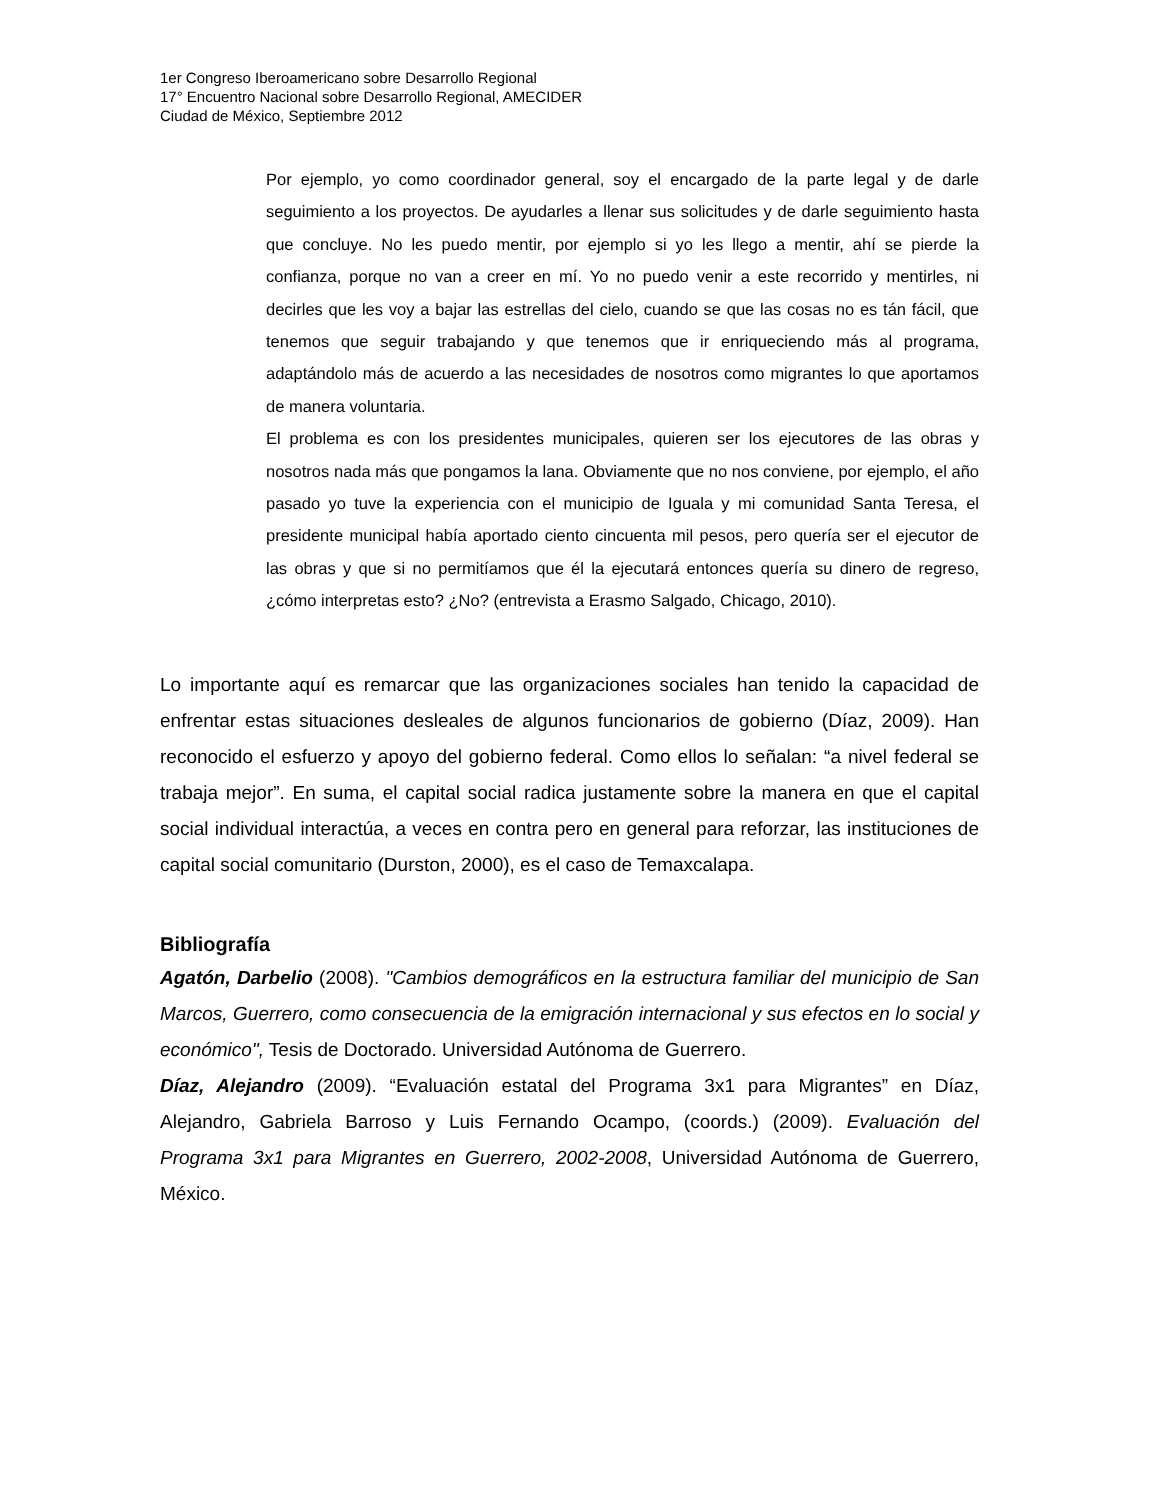1er Congreso Iberoamericano sobre Desarrollo Regional
17° Encuentro Nacional sobre Desarrollo Regional, AMECIDER
Ciudad de México, Septiembre 2012
Por ejemplo, yo como coordinador general, soy el encargado de la parte legal y de darle seguimiento a los proyectos. De ayudarles a llenar sus solicitudes y de darle seguimiento hasta que concluye. No les puedo mentir, por ejemplo si yo les llego a mentir, ahí se pierde la confianza, porque no van a creer en mí. Yo no puedo venir a este recorrido y mentirles, ni decirles que les voy a bajar las estrellas del cielo, cuando se que las cosas no es tán fácil, que tenemos que seguir trabajando y que tenemos que ir enriqueciendo más al programa, adaptándolo más de acuerdo a las necesidades de nosotros como migrantes lo que aportamos de manera voluntaria.
El problema es con los presidentes municipales, quieren ser los ejecutores de las obras y nosotros nada más que pongamos la lana. Obviamente que no nos conviene, por ejemplo, el año pasado yo tuve la experiencia con el municipio de Iguala y mi comunidad Santa Teresa, el presidente municipal había aportado ciento cincuenta mil pesos, pero quería ser el ejecutor de las obras y que si no permitíamos que él la ejecutará entonces quería su dinero de regreso, ¿cómo interpretas esto? ¿No? (entrevista a Erasmo Salgado, Chicago, 2010).
Lo importante aquí es remarcar que las organizaciones sociales han tenido la capacidad de enfrentar estas situaciones desleales de algunos funcionarios de gobierno (Díaz, 2009). Han reconocido el esfuerzo y apoyo del gobierno federal. Como ellos lo señalan: “a nivel federal se trabaja mejor”. En suma, el capital social radica justamente sobre la manera en que el capital social individual interactúa, a veces en contra pero en general para reforzar, las instituciones de capital social comunitario (Durston, 2000), es el caso de Temaxcalapa.
Bibliografía
Agatón, Darbelio (2008). "Cambios demográficos en la estructura familiar del municipio de San Marcos, Guerrero, como consecuencia de la emigración internacional y sus efectos en lo social y económico", Tesis de Doctorado. Universidad Autónoma de Guerrero.
Díaz, Alejandro (2009). “Evaluación estatal del Programa 3x1 para Migrantes” en Díaz, Alejandro, Gabriela Barroso y Luis Fernando Ocampo, (coords.) (2009). Evaluación del Programa 3x1 para Migrantes en Guerrero, 2002-2008, Universidad Autónoma de Guerrero, México.